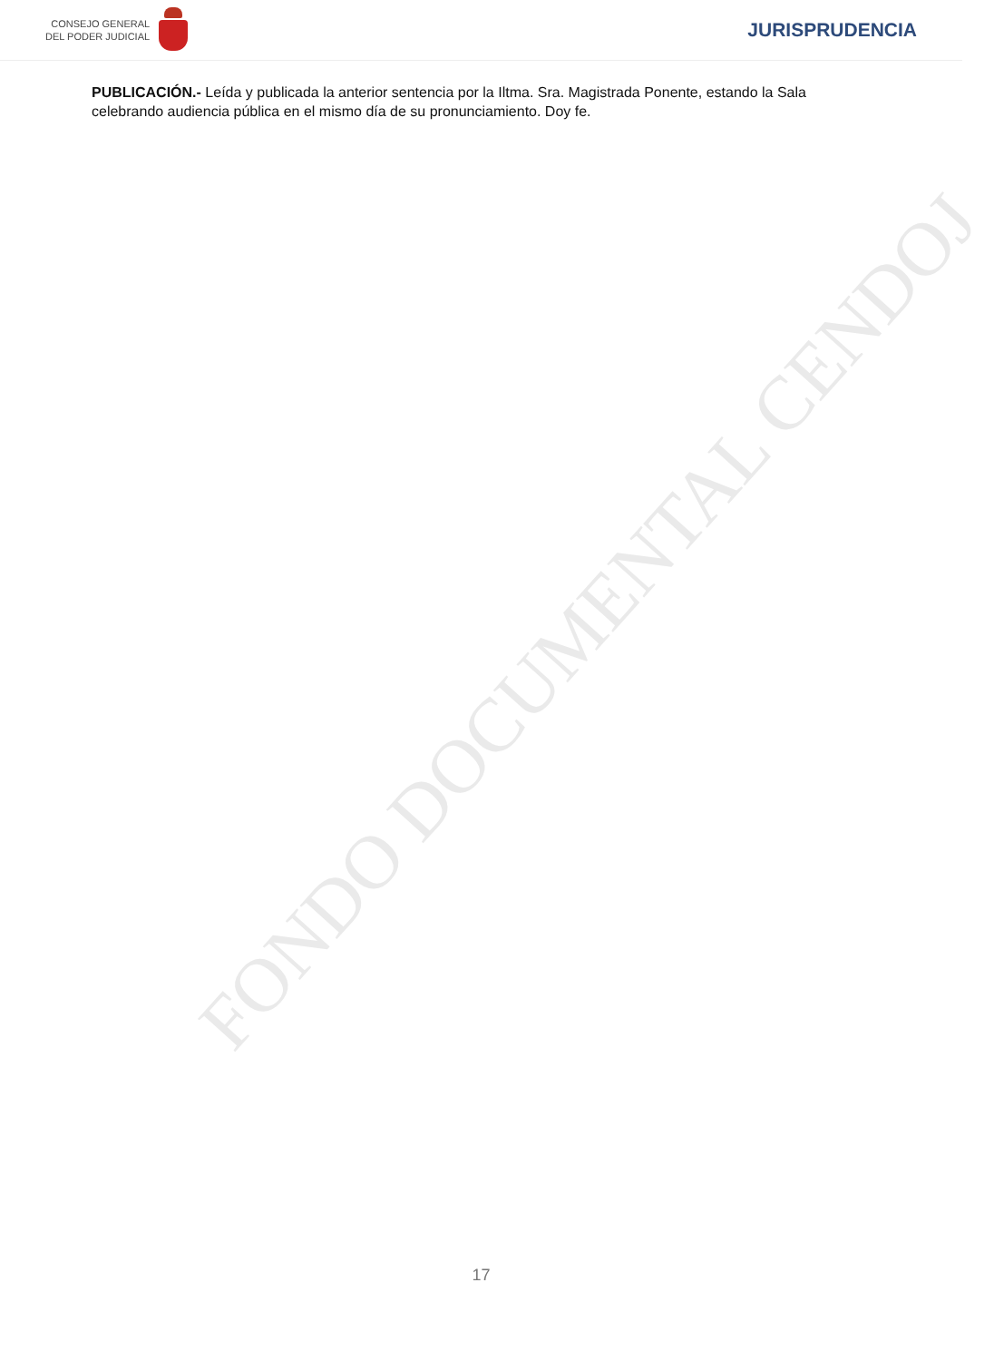CONSEJO GENERAL
DEL PODER JUDICIAL
JURISPRUDENCIA
PUBLICACIÓN.- Leída y publicada la anterior sentencia por la Iltma. Sra. Magistrada Ponente, estando la Sala celebrando audiencia pública en el mismo día de su pronunciamiento. Doy fe.
FONDO DOCUMENTAL CENDOJ
17